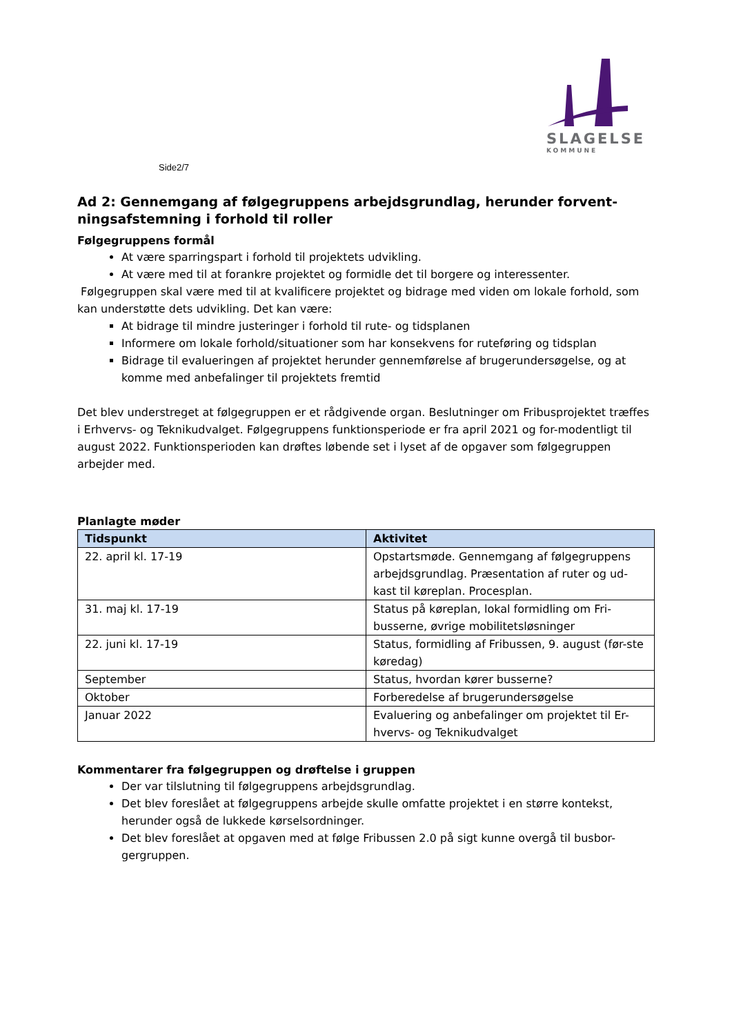SLAGELSE
KOMMUNE
Side2/7
Ad 2: Gennemgang af følgegruppens arbejdsgrundlag, herunder forvent-ningsafstemning i forhold til roller
Følgegruppens formål
At være sparringspart i forhold til projektets udvikling.
At være med til at forankre projektet og formidle det til borgere og interessenter.
Følgegruppen skal være med til at kvalificere projektet og bidrage med viden om lokale forhold, som kan understøtte dets udvikling. Det kan være:
At bidrage til mindre justeringer i forhold til rute- og tidsplanen
Informere om lokale forhold/situationer som har konsekvens for ruteføring og tidsplan
Bidrage til evalueringen af projektet herunder gennemførelse af brugerundersøgelse, og at komme med anbefalinger til projektets fremtid
Det blev understreget at følgegruppen er et rådgivende organ. Beslutninger om Fribusprojektet træffes i Erhvervs- og Teknikudvalget. Følgegruppens funktionsperiode er fra april 2021 og for-modentligt til august 2022. Funktionsperioden kan drøftes løbende set i lyset af de opgaver som følgegruppen arbejder med.
Planlagte møder
| Tidspunkt | Aktivitet |
| --- | --- |
| 22. april kl. 17-19 | Opstartsmøde. Gennemgang af følgegruppens arbejdsgrundlag. Præsentation af ruter og ud-kast til køreplan. Procesplan. |
| 31. maj kl. 17-19 | Status på køreplan, lokal formidling om Fri-busserne, øvrige mobilitetsløsninger |
| 22. juni kl. 17-19 | Status, formidling af Fribussen, 9. august (før-ste køredag) |
| September | Status, hvordan kører busserne? |
| Oktober | Forberedelse af brugerundersøgelse |
| Januar 2022 | Evaluering og anbefalinger om projektet til Er-hvervs- og Teknikudvalget |
Kommentarer fra følgegruppen og drøftelse i gruppen
Der var tilslutning til følgegruppens arbejdsgrundlag.
Det blev foreslået at følgegruppens arbejde skulle omfatte projektet i en større kontekst, herunder også de lukkede kørselsordninger.
Det blev foreslået at opgaven med at følge Fribussen 2.0 på sigt kunne overgå til busbor-gergruppen.